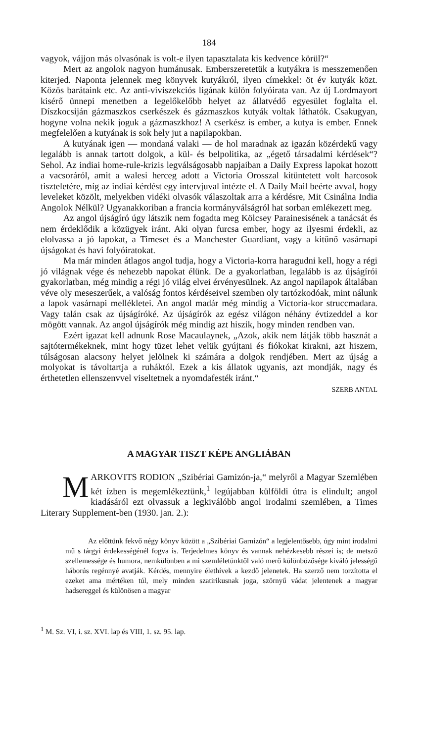184
vagyok, vájjon más olvasónak is volt-e ilyen tapasztalata kis kedvence körül?“
Mert az angolok nagyon humánusak. Emberszeretetük a kutyákra is messzemenően kiterjed. Naponta jelennek meg könyvek kutyákról, ilyen címekkel: öt év kutyák közt. Közös barátaink etc. Az anti-viviszekciós ligá­nak külön folyóirata van. Az új Lordmayort kisérő ünnepi menetben a legelőkelőbb helyet az állatvédő egyesület foglalta el. Díszkocsiján gázmasz­kos cserkészek és gázmaszkos kutyák voltak láthatók. Csakugyan, hogyne volna nekik joguk a gázmaszkhoz! A cserkész is ember, a kutya is ember. Ennek megfelelően a kutyának is sok hely jut a napilapokban.
A kutyának igen — mondaná valaki — de hol maradnak az igazán közérdekű vagy legalább is annak tartott dolgok, a kül- és belpolitika, az „égető társadalmi kérdések“? Sehol. Az indiai home-rule-krizis legválságo­sabb napjaiban a Daily Express lapokat hozott a vacsoráról, amit a walesi herceg adott a Victoria Orosszal kitüntetett volt harcosok tiszteletére, míg az indiai kérdést egy intervjuval intézte el. A Daily Mail beérte avval, hogy leveleket közölt, melyekben vidéki olvasók válaszoltak arra a kérdésre, Mit Csinálna India Angolok Nélkül? Ugyanakkoriban a francia kormányválság­ról hat sorban emlékezett meg.
Az angol újságíró úgy látszik nem fogadta meg Kölcsey Parainesisének a tanácsát és nem érdeklődik a közügyek iránt. Aki olyan furcsa ember, hogy az ilyesmi érdekli, az elolvassa a jó lapokat, a Timeset és a Manchester Guardiant, vagy a kitűnő vasárnapi újságokat és havi folyóiratokat.
Ma már minden átlagos angol tudja, hogy a Victoria-korra haragudni kell, hogy a régi jó világnak vége és nehezebb napokat élünk. De a gyakor­latban, legalább is az újságírói gyakorlatban, még mindig a régi jó világ elvei érvényesülnek. Az angol napilapok általában véve oly meseszerűek, a való­ság fontos kérdéseivel szemben oly tartózkodóak, mint nálunk a lapok vasár­napi mellékletei. An angol madár még mindig a Victoria-kor struccmadara. Vagy talán csak az újságíróké. Az újságírók az egész világon néhány év­tizeddel a kor mögött vannak. Az angol újságírók még mindig azt hiszik, hogy minden rendben van.
Ezért igazat kell adnunk Rose Macaulaynek, „Azok, akik nem látják több hasznát a sajtótermékeknek, mint hogy tüzet lehet velük gyújtani és fiókokat kirakni, azt hiszem, túlságosan alacsony helyet jelölnek ki számára a dolgok rendjében. Mert az újság a molyokat is távoltartja a ruháktól. Ezek a kis állatok ugyanis, azt mondják, nagy és érthetetlen ellenszenvvel visel­tetnek a nyomdafesték iránt.“
SZERB ANTAL
A MAGYAR TISZT KÉPE ANGLIÁBAN
MARKOVITS RODION „Szibériai Gamizón-ja,“ melyről a Magyar Szemlében két ízben is megemlékeztünk,<sup>1</sup> legújabban külföldi útra is elindult; angol kiadásáról ezt olvassuk a legkiválóbb angol irodalmi szemlében, a Times Literary Supplement-ben (1930. jan. 2.):
Az előttünk fekvő négy könyv között a „Szibériai Garnizón“ a legjelen­tősebb, úgy mint irodalmi mű s tárgyi érdekességénél fogva is. Terjedelmes könyv és vannak nehézkesebb részei is; de metsző szellemessége és humora, nemkülönben a mi szemléletünktől való merő különbözősége kiváló jelességű háborús regénnyé avatják. Kérdés, mennyire élethívek a kezdő jelenetek. Ha szerző nem torzította el ezeket ama mértéken túl, mely minden szatirikusnak joga, szörnyű vádat jelentenek a magyar hadsereggel és különösen a magyar
<sup>1</sup> M. Sz. VI, i. sz. XVI. lap és VIII, 1. sz. 95. lap.